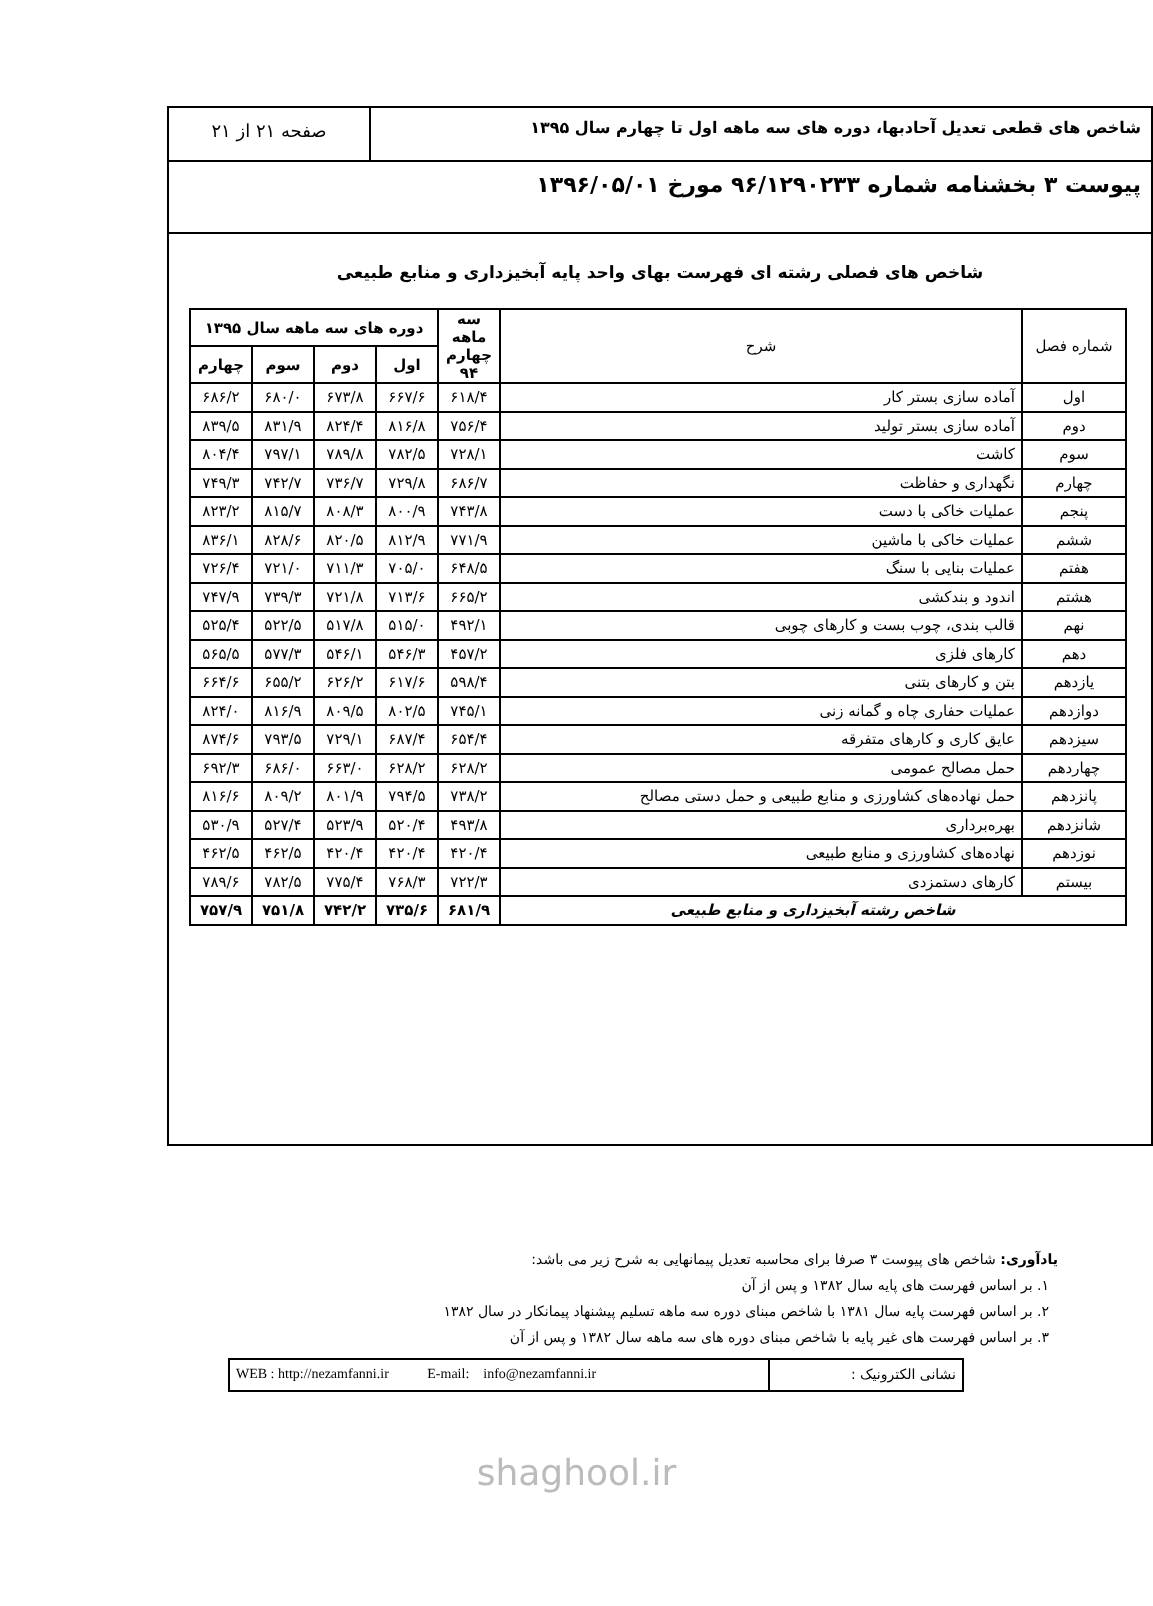شاخص های قطعی تعدیل آحادبها، دوره های سه ماهه اول تا چهارم سال ۱۳۹۵
صفحه ۲۱ از ۲۱
پیوست ۳ بخشنامه شماره ۹۶/۱۲۹۰۲۳۳ مورخ ۱۳۹۶/۰۵/۰۱
شاخص های فصلی رشته ای فهرست بهای واحد پایه آبخیزداری و منابع طبیعی
| شماره فصل | شرح | سه ماهه چهارم ۹۴ | دوره های سه ماهه سال ۱۳۹۵ | | | |
| --- | --- | --- | --- | --- | --- | --- |
| | | | اول | دوم | سوم | چهارم |
| اول | آماده سازی بستر کار | ۶۱۸/۴ | ۶۶۷/۶ | ۶۷۳/۸ | ۶۸۰/۰ | ۶۸۶/۲ |
| دوم | آماده سازی بستر تولید | ۷۵۶/۴ | ۸۱۶/۸ | ۸۲۴/۴ | ۸۳۱/۹ | ۸۳۹/۵ |
| سوم | کاشت | ۷۲۸/۱ | ۷۸۲/۵ | ۷۸۹/۸ | ۷۹۷/۱ | ۸۰۴/۴ |
| چهارم | نگهداری و حفاظت | ۶۸۶/۷ | ۷۲۹/۸ | ۷۳۶/۷ | ۷۴۲/۷ | ۷۴۹/۳ |
| پنجم | عملیات خاکی با دست | ۷۴۳/۸ | ۸۰۰/۹ | ۸۰۸/۳ | ۸۱۵/۷ | ۸۲۳/۲ |
| ششم | عملیات خاکی با ماشین | ۷۷۱/۹ | ۸۱۲/۹ | ۸۲۰/۵ | ۸۲۸/۶ | ۸۳۶/۱ |
| هفتم | عملیات بنایی با سنگ | ۶۴۸/۵ | ۷۰۵/۰ | ۷۱۱/۳ | ۷۲۱/۰ | ۷۲۶/۴ |
| هشتم | اندود و بندکشی | ۶۶۵/۲ | ۷۱۳/۶ | ۷۲۱/۸ | ۷۳۹/۳ | ۷۴۷/۹ |
| نهم | قالب بندی، چوب بست و کارهای چوبی | ۴۹۲/۱ | ۵۱۵/۰ | ۵۱۷/۸ | ۵۲۲/۵ | ۵۲۵/۴ |
| دهم | کارهای فلزی | ۴۵۷/۲ | ۵۴۶/۳ | ۵۴۶/۱ | ۵۷۷/۳ | ۵۶۵/۵ |
| یازدهم | بتن و کارهای بتنی | ۵۹۸/۴ | ۶۱۷/۶ | ۶۲۶/۲ | ۶۵۵/۲ | ۶۶۴/۶ |
| دوازدهم | عملیات حفاری چاه و گمانه زنی | ۷۴۵/۱ | ۸۰۲/۵ | ۸۰۹/۵ | ۸۱۶/۹ | ۸۲۴/۰ |
| سیزدهم | عایق کاری و کارهای متفرقه | ۶۵۴/۴ | ۶۸۷/۴ | ۷۲۹/۱ | ۷۹۳/۵ | ۸۷۴/۶ |
| چهاردهم | حمل مصالح عمومی | ۶۲۸/۲ | ۶۲۸/۲ | ۶۶۳/۰ | ۶۸۶/۰ | ۶۹۲/۳ |
| پانزدهم | حمل نهاده‌های کشاورزی و منابع طبیعی و حمل دستی مصالح | ۷۳۸/۲ | ۷۹۴/۵ | ۸۰۱/۹ | ۸۰۹/۲ | ۸۱۶/۶ |
| شانزدهم | بهره‌برداری | ۴۹۳/۸ | ۵۲۰/۴ | ۵۲۳/۹ | ۵۲۷/۴ | ۵۳۰/۹ |
| نوزدهم | نهاده‌های کشاورزی و منابع طبیعی | ۴۲۰/۴ | ۴۲۰/۴ | ۴۲۰/۴ | ۴۶۲/۵ | ۴۶۲/۵ |
| بیستم | کارهای دستمزدی | ۷۲۲/۳ | ۷۶۸/۳ | ۷۷۵/۴ | ۷۸۲/۵ | ۷۸۹/۶ |
| شاخص رشته آبخیزداری و منابع طبیعی | | ۶۸۱/۹ | ۷۳۵/۶ | ۷۴۲/۲ | ۷۵۱/۸ | ۷۵۷/۹ |
یادآوری: شاخص های پیوست ۳ صرفا برای محاسبه تعدیل پیمانهایی به شرح زیر می باشد:
۱. بر اساس فهرست های پایه سال ۱۳۸۲ و پس از آن
۲. بر اساس فهرست پایه سال ۱۳۸۱ با شاخص مبنای دوره سه ماهه تسلیم پیشنهاد پیمانکار در سال ۱۳۸۲
۳. بر اساس فهرست های غیر پایه با شاخص مبنای دوره های سه ماهه سال ۱۳۸۲ و پس از آن
نشانی الکترونیک : WEB : http://nezamfanni.ir E-mail: info@nezamfanni.ir
shaghool.ir